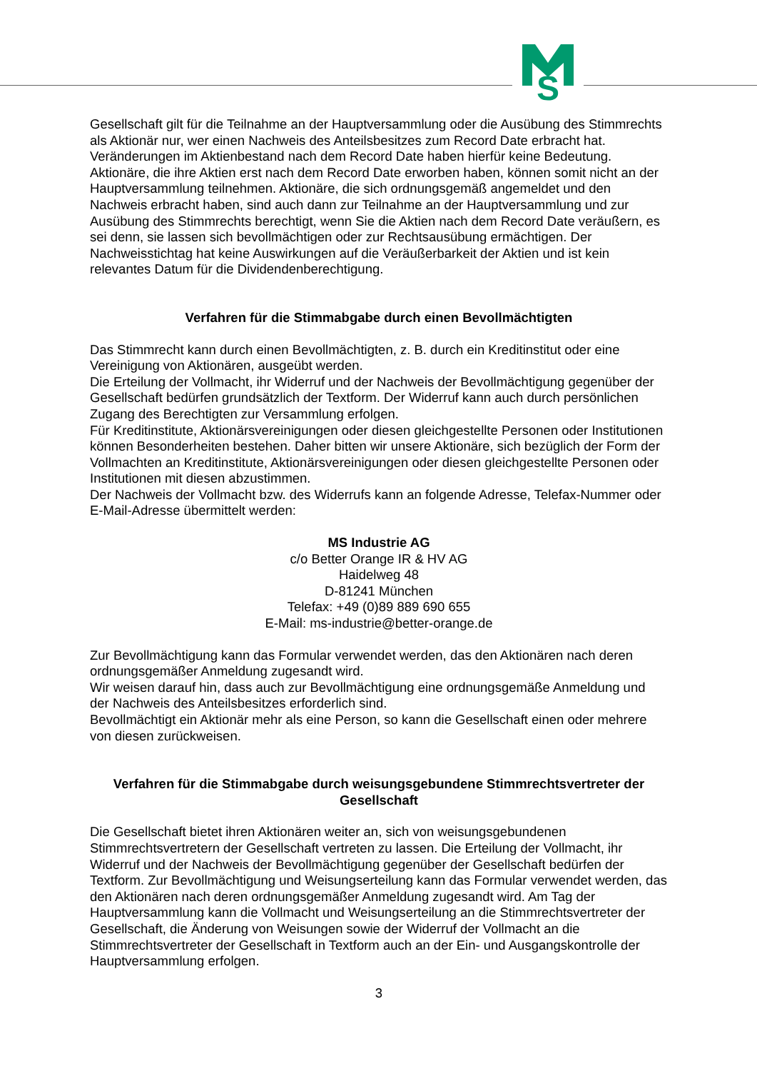S
Gesellschaft gilt für die Teilnahme an der Hauptversammlung oder die Ausübung des Stimmrechts als Aktionär nur, wer einen Nachweis des Anteilsbesitzes zum Record Date erbracht hat. Veränderungen im Aktienbestand nach dem Record Date haben hierfür keine Bedeutung. Aktionäre, die ihre Aktien erst nach dem Record Date erworben haben, können somit nicht an der Hauptversammlung teilnehmen. Aktionäre, die sich ordnungsgemäß angemeldet und den Nachweis erbracht haben, sind auch dann zur Teilnahme an der Hauptversammlung und zur Ausübung des Stimmrechts berechtigt, wenn Sie die Aktien nach dem Record Date veräußern, es sei denn, sie lassen sich bevollmächtigen oder zur Rechtsausübung ermächtigen. Der Nachweisstichtag hat keine Auswirkungen auf die Veräußerbarkeit der Aktien und ist kein relevantes Datum für die Dividendenberechtigung.
Verfahren für die Stimmabgabe durch einen Bevollmächtigten
Das Stimmrecht kann durch einen Bevollmächtigten, z. B. durch ein Kreditinstitut oder eine Vereinigung von Aktionären, ausgeübt werden.
Die Erteilung der Vollmacht, ihr Widerruf und der Nachweis der Bevollmächtigung gegenüber der Gesellschaft bedürfen grundsätzlich der Textform. Der Widerruf kann auch durch persönlichen Zugang des Berechtigten zur Versammlung erfolgen.
Für Kreditinstitute, Aktionärsvereinigungen oder diesen gleichgestellte Personen oder Institutionen können Besonderheiten bestehen. Daher bitten wir unsere Aktionäre, sich bezüglich der Form der Vollmachten an Kreditinstitute, Aktionärsvereinigungen oder diesen gleichgestellte Personen oder Institutionen mit diesen abzustimmen.
Der Nachweis der Vollmacht bzw. des Widerrufs kann an folgende Adresse, Telefax-Nummer oder E-Mail-Adresse übermittelt werden:
MS Industrie AG
c/o Better Orange IR & HV AG
Haidelweg 48
D-81241 München
Telefax: +49 (0)89 889 690 655
E-Mail: ms-industrie@better-orange.de
Zur Bevollmächtigung kann das Formular verwendet werden, das den Aktionären nach deren ordnungsgemäßer Anmeldung zugesandt wird.
Wir weisen darauf hin, dass auch zur Bevollmächtigung eine ordnungsgemäße Anmeldung und der Nachweis des Anteilsbesitzes erforderlich sind.
Bevollmächtigt ein Aktionär mehr als eine Person, so kann die Gesellschaft einen oder mehrere von diesen zurückweisen.
Verfahren für die Stimmabgabe durch weisungsgebundene Stimmrechtsvertreter der Gesellschaft
Die Gesellschaft bietet ihren Aktionären weiter an, sich von weisungsgebundenen Stimmrechtsvertretern der Gesellschaft vertreten zu lassen. Die Erteilung der Vollmacht, ihr Widerruf und der Nachweis der Bevollmächtigung gegenüber der Gesellschaft bedürfen der Textform. Zur Bevollmächtigung und Weisungserteilung kann das Formular verwendet werden, das den Aktionären nach deren ordnungsgemäßer Anmeldung zugesandt wird. Am Tag der Hauptversammlung kann die Vollmacht und Weisungserteilung an die Stimmrechtsvertreter der Gesellschaft, die Änderung von Weisungen sowie der Widerruf der Vollmacht an die Stimmrechtsvertreter der Gesellschaft in Textform auch an der Ein- und Ausgangskontrolle der Hauptversammlung erfolgen.
3